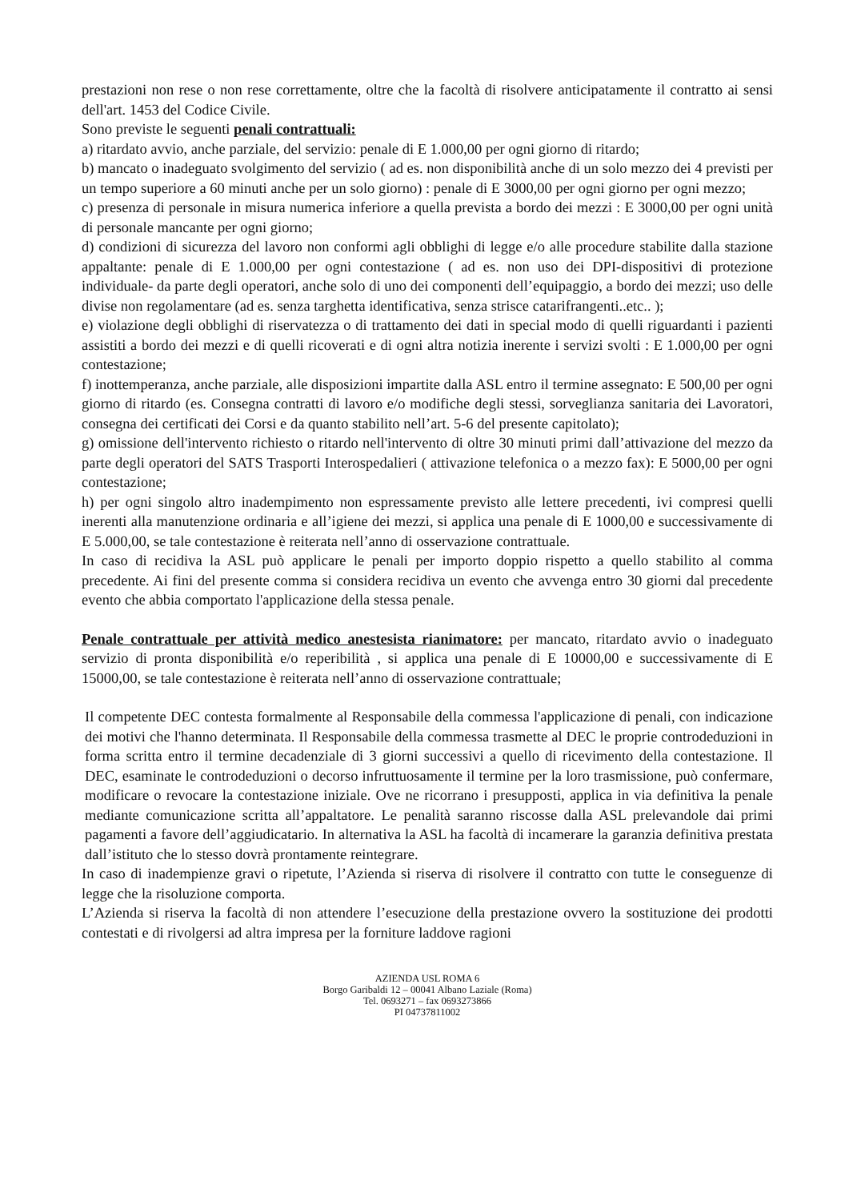prestazioni non rese o non rese correttamente, oltre che la facoltà di risolvere anticipatamente il contratto ai sensi dell'art. 1453 del Codice Civile.
Sono previste le seguenti penali contrattuali:
a) ritardato avvio, anche parziale, del servizio: penale di E 1.000,00 per ogni giorno di ritardo;
b) mancato o inadeguato svolgimento del servizio ( ad es. non disponibilità anche di un solo mezzo dei 4 previsti per un tempo superiore a 60 minuti anche per un solo giorno) : penale di E 3000,00 per ogni giorno per ogni mezzo;
c) presenza di personale in misura numerica inferiore a quella prevista a bordo dei mezzi : E 3000,00 per ogni unità di personale mancante per ogni giorno;
d) condizioni di sicurezza del lavoro non conformi agli obblighi di legge e/o alle procedure stabilite dalla stazione appaltante: penale di E 1.000,00 per ogni contestazione ( ad es. non uso dei DPI-dispositivi di protezione individuale- da parte degli operatori, anche solo di uno dei componenti dell’equipaggio, a bordo dei mezzi; uso delle divise non regolamentare (ad es. senza targhetta identificativa, senza strisce catarifrangenti..etc.. );
e) violazione degli obblighi di riservatezza o di trattamento dei dati in special modo di quelli riguardanti i pazienti assistiti a bordo dei mezzi e di quelli ricoverati e di ogni altra notizia inerente i servizi svolti : E 1.000,00 per ogni contestazione;
f) inottemperanza, anche parziale, alle disposizioni impartite dalla ASL entro il termine assegnato: E 500,00 per ogni giorno di ritardo (es. Consegna contratti di lavoro e/o modifiche degli stessi, sorveglianza sanitaria dei Lavoratori, consegna dei certificati dei Corsi e da quanto stabilito nell’art. 5-6 del presente capitolato);
g) omissione dell'intervento richiesto o ritardo nell'intervento di oltre 30 minuti primi dall’attivazione del mezzo da parte degli operatori del SATS Trasporti Interospedalieri ( attivazione telefonica o a mezzo fax): E 5000,00 per ogni contestazione;
h) per ogni singolo altro inadempimento non espressamente previsto alle lettere precedenti, ivi compresi quelli inerenti alla manutenzione ordinaria e all’igiene dei mezzi, si applica una penale di E 1000,00 e successivamente di E 5.000,00, se tale contestazione è reiterata nell’anno di osservazione contrattuale.
In caso di recidiva la ASL può applicare le penali per importo doppio rispetto a quello stabilito al comma precedente. Ai fini del presente comma si considera recidiva un evento che avvenga entro 30 giorni dal precedente evento che abbia comportato l'applicazione della stessa penale.
Penale contrattuale per attività medico anestesista rianimatore: per mancato, ritardato avvio o inadeguato servizio di pronta disponibilità e/o reperibilità , si applica una penale di E 10000,00 e successivamente di E 15000,00, se tale contestazione è reiterata nell’anno di osservazione contrattuale;
Il competente DEC contesta formalmente al Responsabile della commessa l'applicazione di penali, con indicazione dei motivi che l'hanno determinata. Il Responsabile della commessa trasmette al DEC le proprie controdeduzioni in forma scritta entro il termine decadenziale di 3 giorni successivi a quello di ricevimento della contestazione. Il DEC, esaminate le controdeduzioni o decorso infruttuosamente il termine per la loro trasmissione, può confermare, modificare o revocare la contestazione iniziale. Ove ne ricorrano i presupposti, applica in via definitiva la penale mediante comunicazione scritta all’appaltatore. Le penalità saranno riscosse dalla ASL prelevandole dai primi pagamenti a favore dell’aggiudicatario. In alternativa la ASL ha facoltà di incamerare la garanzia definitiva prestata dall’istituto che lo stesso dovrà prontamente reintegrare.
In caso di inadempienze gravi o ripetute, l’Azienda si riserva di risolvere il contratto con tutte le conseguenze di legge che la risoluzione comporta.
L’Azienda si riserva la facoltà di non attendere l’esecuzione della prestazione ovvero la sostituzione dei prodotti contestati e di rivolgersi ad altra impresa per la forniture laddove ragioni
AZIENDA USL ROMA 6
Borgo Garibaldi 12 – 00041 Albano Laziale (Roma)
Tel. 0693271 – fax 0693273866
PI 04737811002